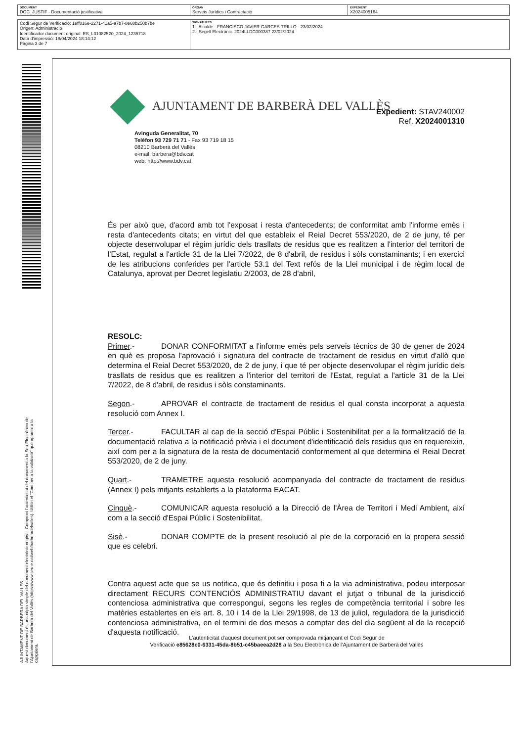| DOCUMENT DOC_JUSTIF - Documentació justificativa | ÒRGAN Serveis Jurídics i Contractació | EXPEDIENT X2024005164 |
| Codi Segur de Verificació: 1eff816e-2271-41a5-a7b7-8e68b250b7be Origen: Administració Identificador document original: ES_L01082520_2024_1235718 Data d'impressió: 18/04/2024 18:14:12 Pàgina 3 de 7 | SIGNATURES 1.- Alcalde - FRANCISCO JAVIER GARCES TRILLO - 23/02/2024 2.- Segell Electrònic. 2024LLDC000387 23/02/2024 |
AJUNTAMENT DE BARBERA DEL VALLES
Aquest document és una còpia simple del document electrònic original. Comprovi l'autenticitat del document a la Seu Electrònica de
l'Ajuntament de Barberà del Vallès (https://www.seu-e.cat/web/barberadelvalles). Utilitzi el "Codi per a la validació" que apareix a la
capçalera.
AJUNTAMENT DE BARBERÀ DEL VALLÈS
Expedient: STAV240002
Ref. X2024001310
Avinguda Generalitat, 70
Telèfon 93 729 71 71 - Fax 93 719 18 15
08210 Barberà del Vallès
e-mail: barbera@bdv.cat
web: http://www.bdv.cat
És per això que, d'acord amb tot l'exposat i resta d'antecedents; de conformitat amb l'informe emès i resta d'antecedents citats; en virtut del que estableix el Reial Decret 553/2020, de 2 de juny, té per objecte desenvolupar el règim jurídic dels trasllats de residus que es realitzen a l'interior del territori de l'Estat, regulat a l'article 31 de la Llei 7/2022, de 8 d'abril, de residus i sòls constaminants; i en exercici de les atribucions conferides per l'article 53.1 del Text refós de la Llei municipal i de règim local de Catalunya, aprovat per Decret legislatiu 2/2003, de 28 d'abril,
RESOLC:
Primer.- DONAR CONFORMITAT a l'informe emès pels serveis tècnics de 30 de gener de 2024 en què es proposa l'aprovació i signatura del contracte de tractament de residus en virtut d'allò que determina el Reial Decret 553/2020, de 2 de juny, i que té per objecte desenvolupar el règim jurídic dels trasllats de residus que es realitzen a l'interior del territori de l'Estat, regulat a l'article 31 de la Llei 7/2022, de 8 d'abril, de residus i sòls constaminants.
Segon.- APROVAR el contracte de tractament de residus el qual consta incorporat a aquesta resolució com Annex I.
Tercer.- FACULTAR al cap de la secció d'Espai Públic i Sostenibilitat per a la formalització de la documentació relativa a la notificació prèvia i el document d'identificació dels residus que en requereixin, així com per a la signatura de la resta de documentació conformement al que determina el Reial Decret 553/2020, de 2 de juny.
Quart.- TRAMETRE aquesta resolució acompanyada del contracte de tractament de residus (Annex I) pels mitjants establerts a la plataforma EACAT.
Cinquè.- COMUNICAR aquesta resolució a la Direcció de l'Àrea de Territori i Medi Ambient, així com a la secció d'Espai Públic i Sostenibilitat.
Sisè.- DONAR COMPTE de la present resolució al ple de la corporació en la propera sessió que es celebri.
Contra aquest acte que se us notifica, que és definitiu i posa fi a la via administrativa, podeu interposar directament RECURS CONTENCIÓS ADMINISTRATIU davant el jutjat o tribunal de la jurisdicció contenciosa administrativa que correspongui, segons les regles de competència territorial i sobre les matèries establertes en els art. 8, 10 i 14 de la Llei 29/1998, de 13 de juliol, reguladora de la jurisdicció contenciosa administrativa, en el termini de dos mesos a comptar des del dia següent al de la recepció d'aquesta notificació.
L'autenticitat d'aquest document pot ser comprovada mitjançant el Codi Segur de
Verificació e85628c0-6331-45da-8b51-c45baeea2d28 a la Seu Electrònica de l'Ajuntament de Barberà del Vallès